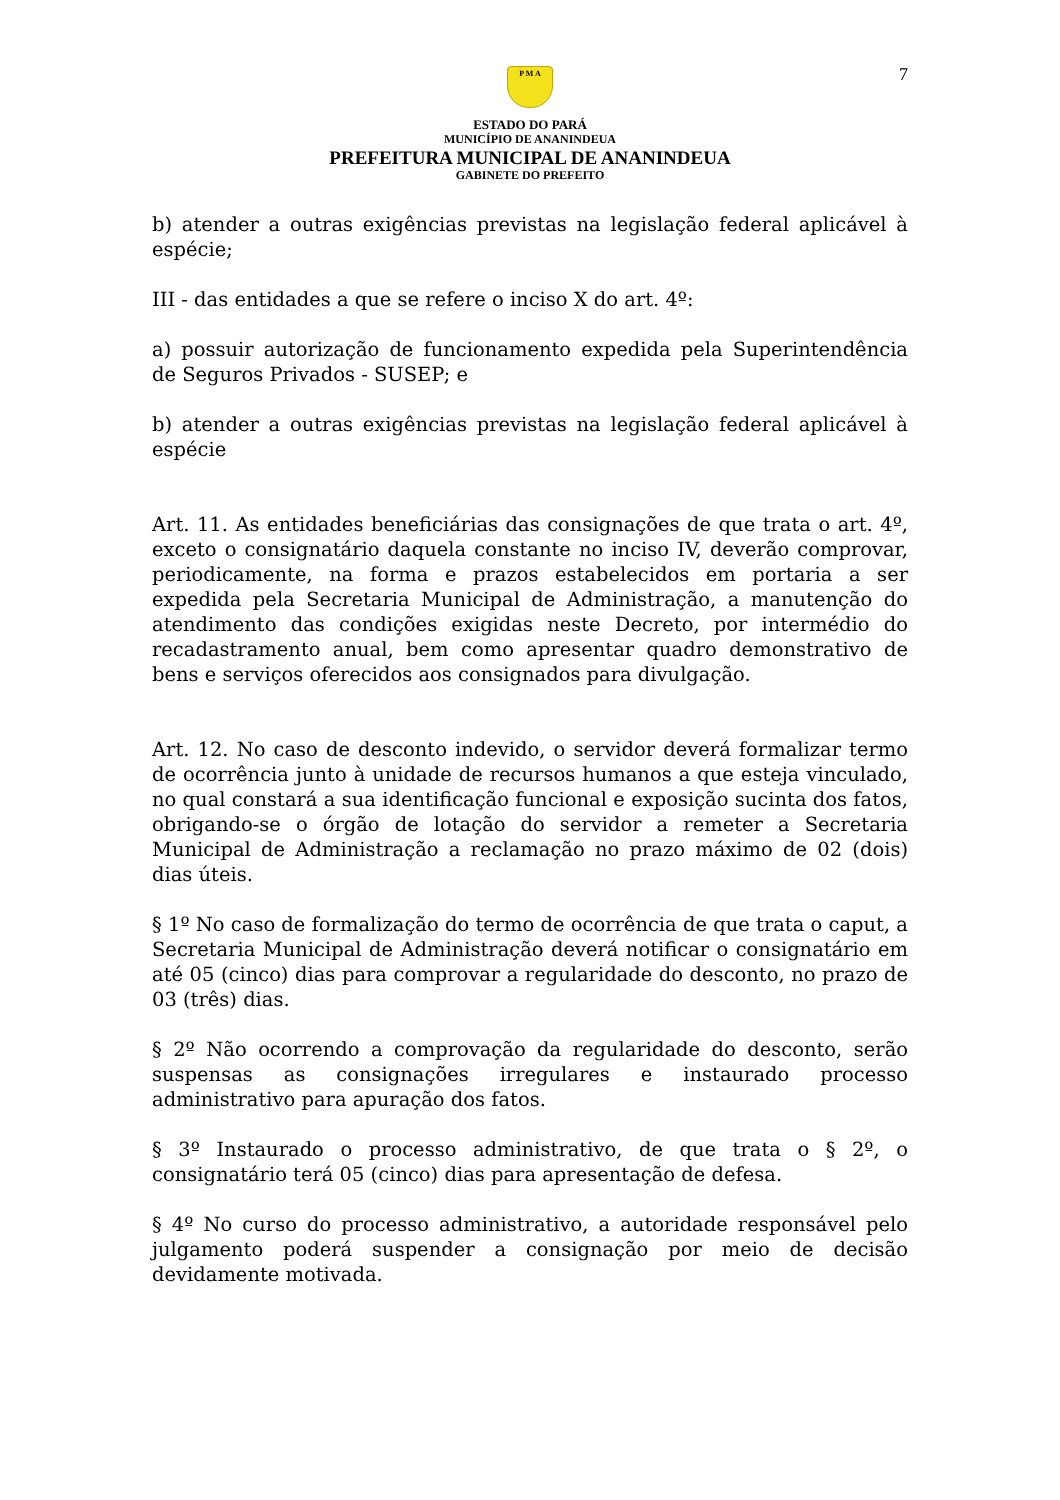7
P M A
ESTADO DO PARÁ
MUNICÍPIO DE ANANINDEUA
PREFEITURA MUNICIPAL DE ANANINDEUA
GABINETE DO PREFEITO
b) atender a outras exigências previstas na legislação federal aplicável à espécie;
III - das entidades a que se refere o inciso X do art. 4º:
a) possuir autorização de funcionamento expedida pela Superintendência de Seguros Privados - SUSEP; e
b) atender a outras exigências previstas na legislação federal aplicável à espécie
Art. 11. As entidades beneficiárias das consignações de que trata o art. 4º, exceto o consignatário daquela constante no inciso IV, deverão comprovar, periodicamente, na forma e prazos estabelecidos em portaria a ser expedida pela Secretaria Municipal de Administração, a manutenção do atendimento das condições exigidas neste Decreto, por intermédio do recadastramento anual, bem como apresentar quadro demonstrativo de bens e serviços oferecidos aos consignados para divulgação.
Art. 12. No caso de desconto indevido, o servidor deverá formalizar termo de ocorrência junto à unidade de recursos humanos a que esteja vinculado, no qual constará a sua identificação funcional e exposição sucinta dos fatos, obrigando-se o órgão de lotação do servidor a remeter a Secretaria Municipal de Administração a reclamação no prazo máximo de 02 (dois) dias úteis.
§ 1º No caso de formalização do termo de ocorrência de que trata o caput, a Secretaria Municipal de Administração deverá notificar o consignatário em até 05 (cinco) dias para comprovar a regularidade do desconto, no prazo de 03 (três) dias.
§ 2º Não ocorrendo a comprovação da regularidade do desconto, serão suspensas as consignações irregulares e instaurado processo administrativo para apuração dos fatos.
§ 3º Instaurado o processo administrativo, de que trata o § 2º, o consignatário terá 05 (cinco) dias para apresentação de defesa.
§ 4º No curso do processo administrativo, a autoridade responsável pelo julgamento poderá suspender a consignação por meio de decisão devidamente motivada.